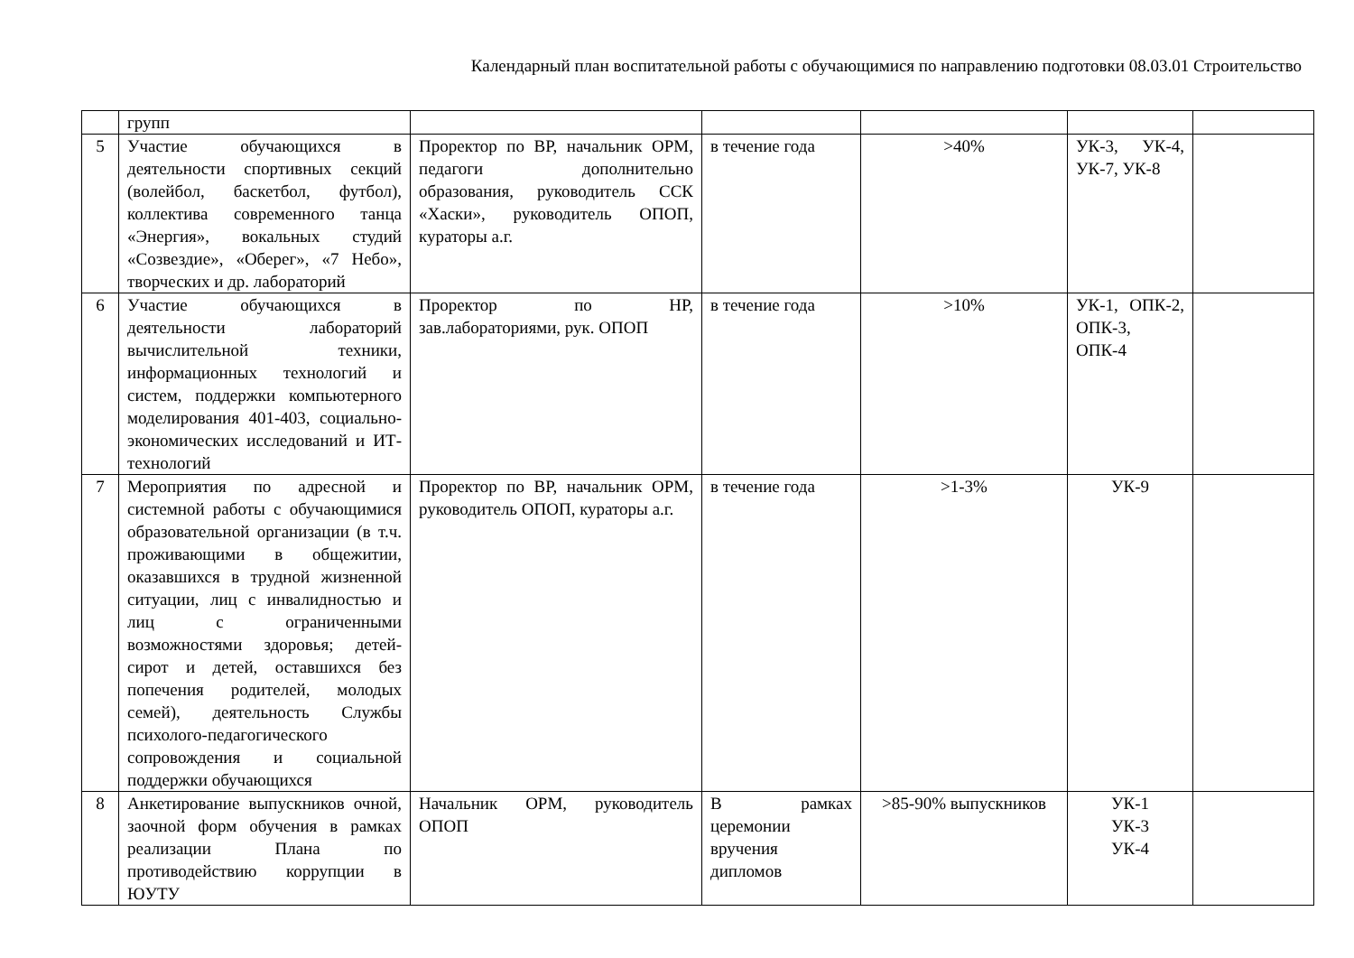Календарный план воспитательной работы с обучающимися по направлению подготовки 08.03.01 Строительство
| | групп | | | | | |
| 5 | Участие обучающихся в деятельности спортивных секций (волейбол, баскетбол, футбол), коллектива современного танца «Энергия», вокальных студий «Созвездие», «Оберег», «7 Небо», творческих и др. лабораторий | Проректор по ВР, начальник ОРМ, педагоги дополнительно образования, руководитель ССК «Хаски», руководитель ОПОП, кураторы а.г. | в течение года | >40% | УК-3, УК-4, УК-7, УК-8 | |
| 6 | Участие обучающихся в деятельности лабораторий вычислительной техники, информационных технологий и систем, поддержки компьютерного моделирования 401-403, социально-экономических исследований и ИТ-технологий | Проректор по НР, зав.лабораториями, рук. ОПОП | в течение года | >10% | УК-1, ОПК-2, ОПК-3, ОПК-4 | |
| 7 | Мероприятия по адресной и системной работы с обучающимися образовательной организации (в т.ч. проживающими в общежитии, оказавшихся в трудной жизненной ситуации, лиц с инвалидностью и лиц с ограниченными возможностями здоровья; детей-сирот и детей, оставшихся без попечения родителей, молодых семей), деятельность Службы психолого-педагогического сопровождения и социальной поддержки обучающихся | Проректор по ВР, начальник ОРМ, руководитель ОПОП, кураторы а.г. | в течение года | >1-3% | УК-9 | |
| 8 | Анкетирование выпускников очной, заочной форм обучения в рамках реализации Плана по противодействию коррупции в ЮУТУ | Начальник ОРМ, руководитель ОПОП | В рамках церемонии вручения дипломов | >85-90% выпускников | УК-1 УК-3 УК-4 | |